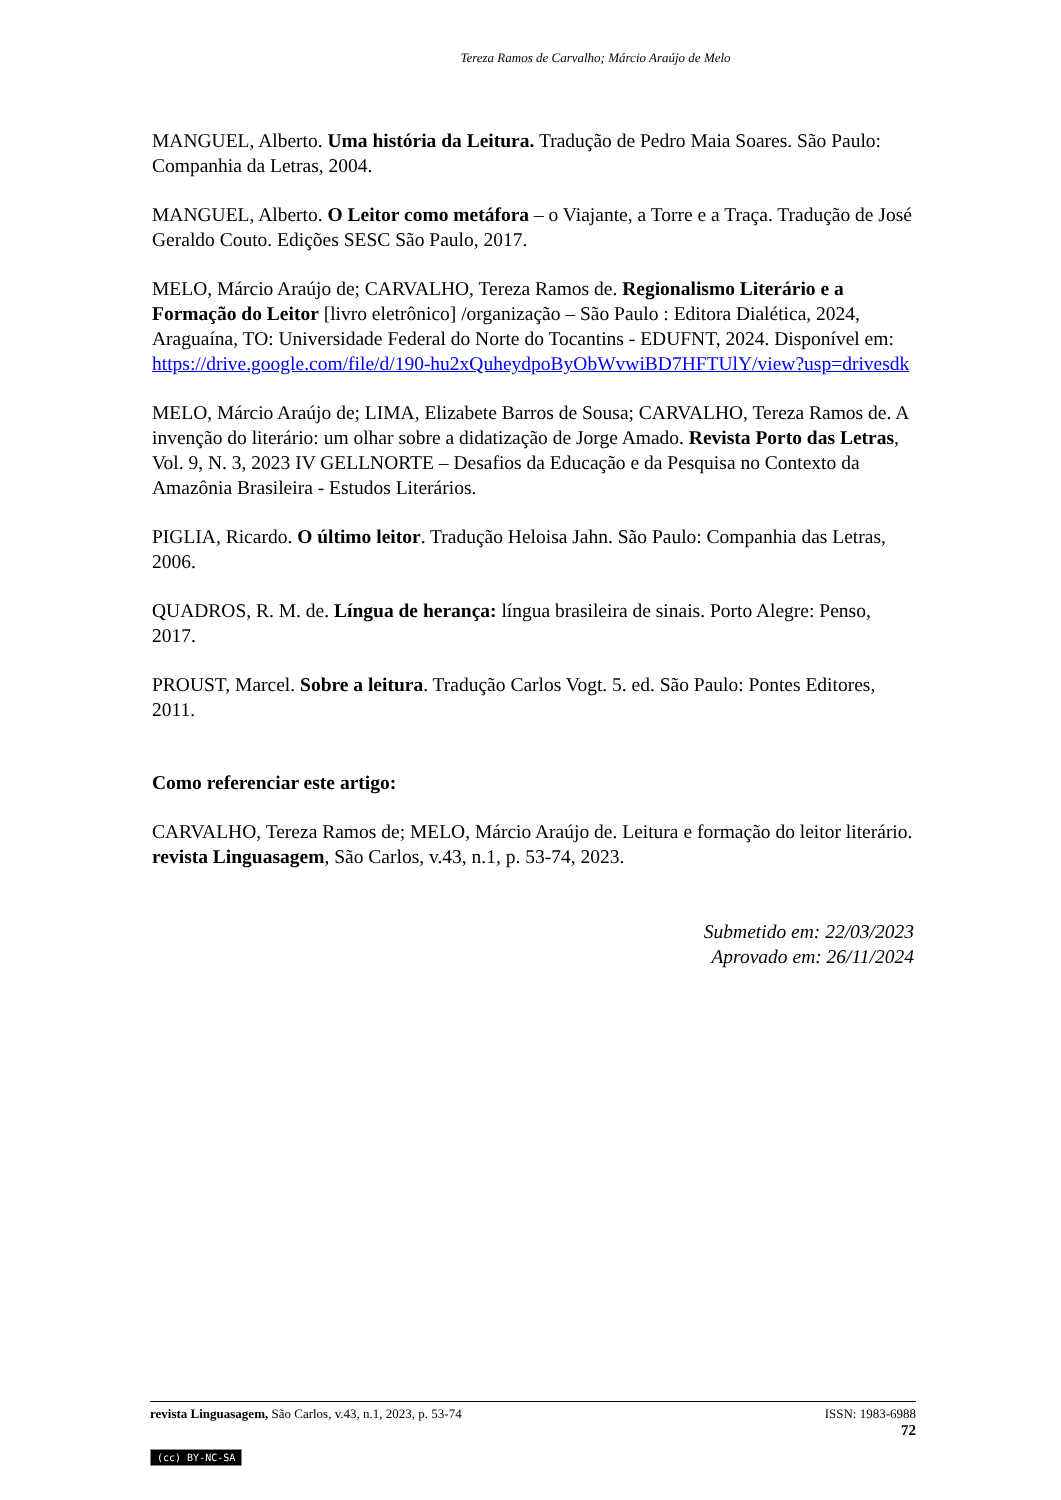Tereza Ramos de Carvalho; Márcio Araújo de Melo
MANGUEL, Alberto. Uma história da Leitura. Tradução de Pedro Maia Soares. São Paulo: Companhia da Letras, 2004.
MANGUEL, Alberto. O Leitor como metáfora – o Viajante, a Torre e a Traça. Tradução de José Geraldo Couto. Edições SESC São Paulo, 2017.
MELO, Márcio Araújo de; CARVALHO, Tereza Ramos de. Regionalismo Literário e a Formação do Leitor [livro eletrônico] /organização – São Paulo : Editora Dialética, 2024, Araguaína, TO: Universidade Federal do Norte do Tocantins - EDUFNT, 2024. Disponível em: https://drive.google.com/file/d/190-hu2xQuheydpoByObWvwiBD7HFTUlY/view?usp=drivesdk
MELO, Márcio Araújo de; LIMA, Elizabete Barros de Sousa; CARVALHO, Tereza Ramos de. A invenção do literário: um olhar sobre a didatização de Jorge Amado. Revista Porto das Letras, Vol. 9, N. 3, 2023 IV GELLNORTE – Desafios da Educação e da Pesquisa no Contexto da Amazônia Brasileira - Estudos Literários.
PIGLIA, Ricardo. O último leitor. Tradução Heloisa Jahn. São Paulo: Companhia das Letras, 2006.
QUADROS, R. M. de. Língua de herança: língua brasileira de sinais. Porto Alegre: Penso, 2017.
PROUST, Marcel. Sobre a leitura. Tradução Carlos Vogt. 5. ed. São Paulo: Pontes Editores, 2011.
Como referenciar este artigo:
CARVALHO, Tereza Ramos de; MELO, Márcio Araújo de. Leitura e formação do leitor literário. revista Linguasagem, São Carlos, v.43, n.1, p. 53-74, 2023.
Submetido em: 22/03/2023
Aprovado em: 26/11/2024
revista Linguasagem, São Carlos, v.43, n.1, 2023, p. 53-74 ISSN: 1983-6988
72
(cc) BY-NC-SA